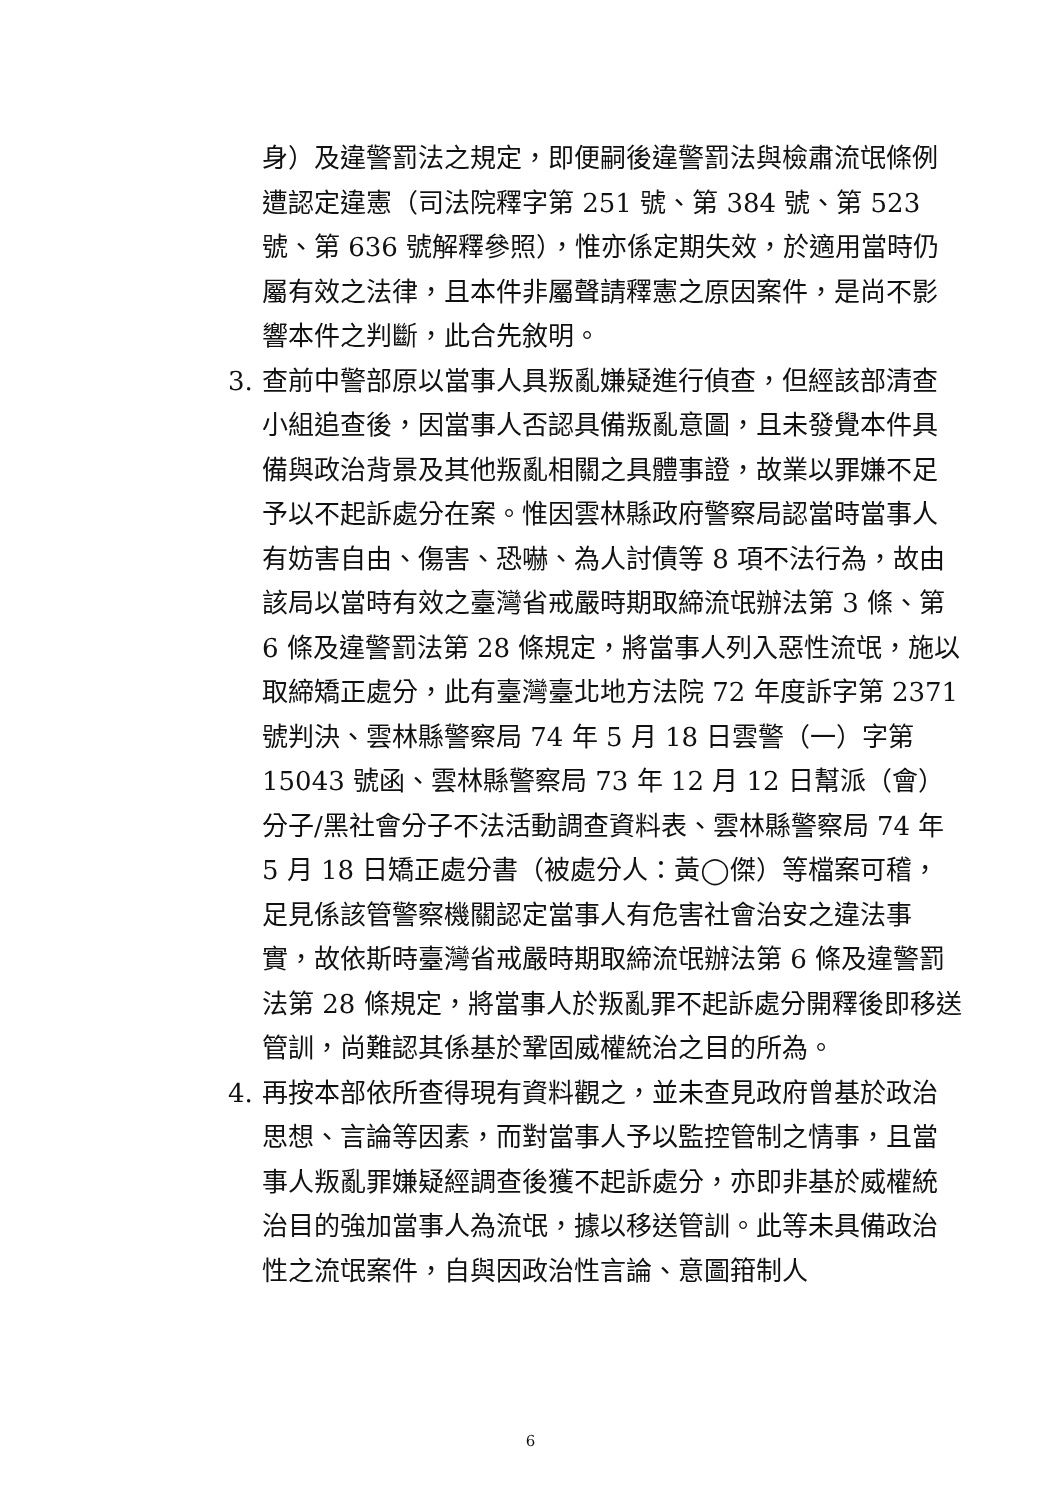身）及違警罰法之規定，即便嗣後違警罰法與檢肅流氓條例遭認定違憲（司法院釋字第 251 號、第 384 號、第 523 號、第 636 號解釋參照），惟亦係定期失效，於適用當時仍屬有效之法律，且本件非屬聲請釋憲之原因案件，是尚不影響本件之判斷，此合先敘明。
3. 查前中警部原以當事人具叛亂嫌疑進行偵查，但經該部清查小組追查後，因當事人否認具備叛亂意圖，且未發覺本件具備與政治背景及其他叛亂相關之具體事證，故業以罪嫌不足予以不起訴處分在案。惟因雲林縣政府警察局認當時當事人有妨害自由、傷害、恐嚇、為人討債等 8 項不法行為，故由該局以當時有效之臺灣省戒嚴時期取締流氓辦法第 3 條、第 6 條及違警罰法第 28 條規定，將當事人列入惡性流氓，施以取締矯正處分，此有臺灣臺北地方法院 72 年度訴字第 2371 號判決、雲林縣警察局 74 年 5 月 18 日雲警（一）字第 15043 號函、雲林縣警察局 73 年 12 月 12 日幫派（會）分子/黑社會分子不法活動調查資料表、雲林縣警察局 74 年 5 月 18 日矯正處分書（被處分人：黃◯傑）等檔案可稽，足見係該管警察機關認定當事人有危害社會治安之違法事實，故依斯時臺灣省戒嚴時期取締流氓辦法第 6 條及違警罰法第 28 條規定，將當事人於叛亂罪不起訴處分開釋後即移送管訓，尚難認其係基於鞏固威權統治之目的所為。
4. 再按本部依所查得現有資料觀之，並未查見政府曾基於政治思想、言論等因素，而對當事人予以監控管制之情事，且當事人叛亂罪嫌疑經調查後獲不起訴處分，亦即非基於威權統治目的強加當事人為流氓，據以移送管訓。此等未具備政治性之流氓案件，自與因政治性言論、意圖箝制人
6